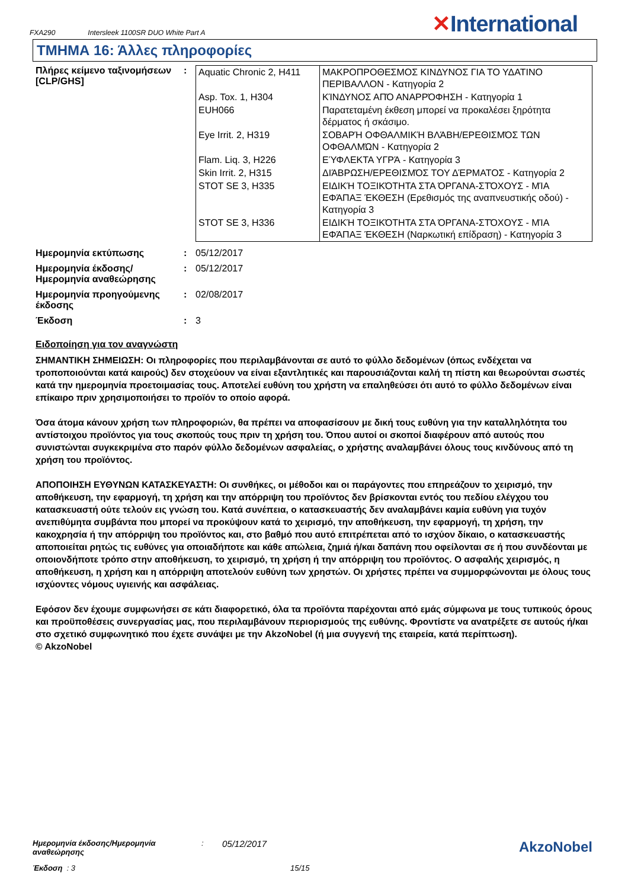FXA290 Intersleek 1100SR DUO White Part A
✕International
ΤΜΗΜΑ 16: Άλλες πληροφορίες
Πλήρες κείμενο ταξινομήσεων [CLP/GHS]
:
| Aquatic Chronic 2, H411 | ΜΑΚΡΟΠΡΟΘΕΣΜΟΣ ΚΙΝΔΥΝΟΣ ΓΙΑ ΤΟ ΥΔΑΤΙΝΟ ΠΕΡΙΒΑΛΛΟΝ - Κατηγορία 2 |
| Asp. Tox. 1, H304 | ΚΊΝΔΥΝΟΣ ΑΠΌ ΑΝΑΡΡΌΦΗΣΗ - Κατηγορία 1 |
| EUH066 | Παρατεταμένη έκθεση μπορεί να προκαλέσει ξηρότητα δέρματος ή σκάσιμο. |
| Eye Irrit. 2, H319 | ΣΟΒΑΡΉ ΟΦΘΑΛΜΙΚΉ ΒΛΆΒΗ/ΕΡΕΘΙΣΜΌΣ ΤΩΝ ΟΦΘΑΛΜΏΝ - Κατηγορία 2 |
| Flam. Liq. 3, H226 | ΕΎΦΛΕΚΤΑ ΥΓΡΆ - Κατηγορία 3 |
| Skin Irrit. 2, H315 | ΔΙΆΒΡΩΣΗ/ΕΡΕΘΙΣΜΌΣ ΤΟΥ ΔΈΡΜΑΤΟΣ - Κατηγορία 2 |
| STOT SE 3, H335 | ΕΙΔΙΚΉ ΤΟΞΙΚΌΤΗΤΑ ΣΤΑ ΌΡΓΑΝΑ-ΣΤΌΧΟΥΣ - ΜΊΑ ΕΦΆΠΑΞ ΈΚΘΕΣΗ (Ερεθισμός της αναπνευστικής οδού) - Κατηγορία 3 |
| STOT SE 3, H336 | ΕΙΔΙΚΉ ΤΟΞΙΚΌΤΗΤΑ ΣΤΑ ΌΡΓΑΝΑ-ΣΤΌΧΟΥΣ - ΜΊΑ ΕΦΆΠΑΞ ΈΚΘΕΣΗ (Ναρκωτική επίδραση) - Κατηγορία 3 |
Ημερομηνία εκτύπωσης : 05/12/2017
Ημερομηνία έκδοσης/ Ημερομηνία αναθεώρησης
: 05/12/2017
Ημερομηνία προηγούμενης έκδοσης
: 02/08/2017
Έκδοση : 3
Ειδοποίηση για τον αναγνώστη
ΣΗΜΑΝΤΙΚΗ ΣΗΜΕΙΩΣΗ: Οι πληροφορίες που περιλαμβάνονται σε αυτό το φύλλο δεδομένων (όπως ενδέχεται να τροποποιούνται κατά καιρούς) δεν στοχεύουν να είναι εξαντλητικές και παρουσιάζονται καλή τη πίστη και θεωρούνται σωστές κατά την ημερομηνία προετοιμασίας τους. Αποτελεί ευθύνη του χρήστη να επαληθεύσει ότι αυτό το φύλλο δεδομένων είναι επίκαιρο πριν χρησιμοποιήσει το προϊόν το οποίο αφορά.
Όσα άτομα κάνουν χρήση των πληροφοριών, θα πρέπει να αποφασίσουν με δική τους ευθύνη για την καταλληλότητα του αντίστοιχου προϊόντος για τους σκοπούς τους πριν τη χρήση του. Όπου αυτοί οι σκοποί διαφέρουν από αυτούς που συνιστώνται συγκεκριμένα στο παρόν φύλλο δεδομένων ασφαλείας, ο χρήστης αναλαμβάνει όλους τους κινδύνους από τη χρήση του προϊόντος.
ΑΠΟΠΟΙΗΣΗ ΕΥΘΥΝΩΝ ΚΑΤΑΣΚΕΥΑΣΤΗ: Οι συνθήκες, οι μέθοδοι και οι παράγοντες που επηρεάζουν το χειρισμό, την αποθήκευση, την εφαρμογή, τη χρήση και την απόρριψη του προϊόντος δεν βρίσκονται εντός του πεδίου ελέγχου του κατασκευαστή ούτε τελούν εις γνώση του. Κατά συνέπεια, ο κατασκευαστής δεν αναλαμβάνει καμία ευθύνη για τυχόν ανεπιθύμητα συμβάντα που μπορεί να προκύψουν κατά το χειρισμό, την αποθήκευση, την εφαρμογή, τη χρήση, την κακοχρησία ή την απόρριψη του προϊόντος και, στο βαθμό που αυτό επιτρέπεται από το ισχύον δίκαιο, ο κατασκευαστής αποποιείται ρητώς τις ευθύνες για οποιαδήποτε και κάθε απώλεια, ζημιά ή/και δαπάνη που οφείλονται σε ή που συνδέονται με οποιονδήποτε τρόπο στην αποθήκευση, το χειρισμό, τη χρήση ή την απόρριψη του προϊόντος. Ο ασφαλής χειρισμός, η αποθήκευση, η χρήση και η απόρριψη αποτελούν ευθύνη των χρηστών. Οι χρήστες πρέπει να συμμορφώνονται με όλους τους ισχύοντες νόμους υγιεινής και ασφάλειας.
Εφόσον δεν έχουμε συμφωνήσει σε κάτι διαφορετικό, όλα τα προϊόντα παρέχονται από εμάς σύμφωνα με τους τυπικούς όρους και προϋποθέσεις συνεργασίας μας, που περιλαμβάνουν περιορισμούς της ευθύνης. Φροντίστε να ανατρέξετε σε αυτούς ή/και στο σχετικό συμφωνητικό που έχετε συνάψει με την AkzoNobel (ή μια συγγενή της εταιρεία, κατά περίπτωση).
© AkzoNobel
Ημερομηνία έκδοσης/Ημερομηνία αναθεώρησης
:
05/12/2017
AkzoNobel
Έκδοση : 3 15/15